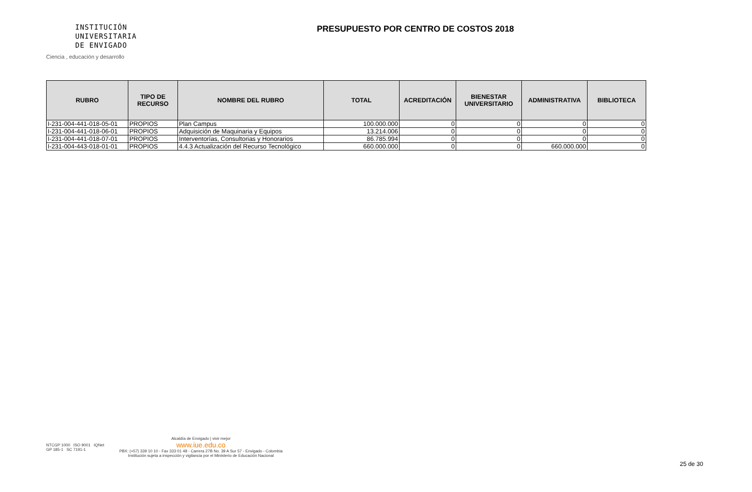INSTITUCIÓN
UNIVERSITARIA
DE ENVIGADO
Ciencia , educación y desarrollo
PRESUPUESTO POR CENTRO DE COSTOS 2018
| RUBRO | TIPO DE RECURSO | NOMBRE DEL RUBRO | TOTAL | ACREDITACIÓN | BIENESTAR UNIVERSITARIO | ADMINISTRATIVA | BIBLIOTECA |
| --- | --- | --- | --- | --- | --- | --- | --- |
| I-231-004-441-018-05-01 | PROPIOS | Plan Campus | 100.000.000 | 0 | 0 | 0 | 0 |
| I-231-004-441-018-06-01 | PROPIOS | Adquisición de Maquinaria y Equipos | 13.214.006 | 0 | 0 | 0 | 0 |
| I-231-004-441-018-07-01 | PROPIOS | Interventorías, Consultorias y Honorarios | 86.785.994 | 0 | 0 | 0 | 0 |
| I-231-004-443-018-01-01 | PROPIOS | 4.4.3 Actualización del Recurso Tecnológico | 660.000.000 | 0 | 0 | 660.000.000 | 0 |
NTCGP 1000 ISO 9001 IQNet
GP 185-1 SC 7191-1
Alcaldía de Envigado | vivir mejor
www.iue.edu.co
PBX: (+57) 339 10 10 - Fax 333 01 48 - Carrera 27B No. 39 A Sur 57 - Envigado - Colombia
Institución sujeta a inspección y vigilancia por el Ministerio de Educación Nacional
25 de 30